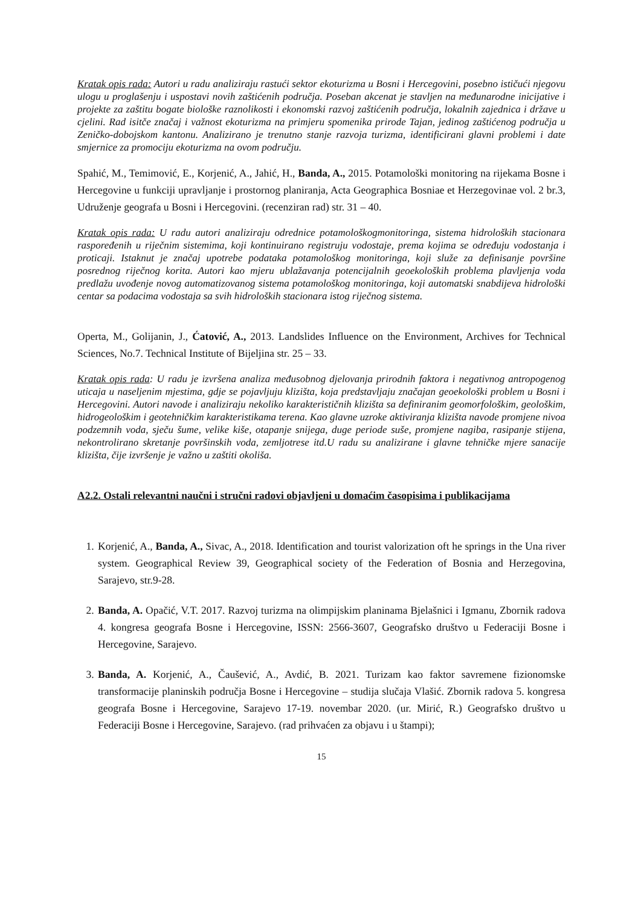Kratak opis rada: Autori u radu analiziraju rastući sektor ekoturizma u Bosni i Hercegovini, posebno ističući njegovu ulogu u proglašenju i uspostavi novih zaštićenih područja. Poseban akcenat je stavljen na međunarodne inicijative i projekte za zaštitu bogate biološke raznolikosti i ekonomski razvoj zaštićenih područja, lokalnih zajednica i države u cjelini. Rad isitče značaj i važnost ekoturizma na primjeru spomenika prirode Tajan, jedinog zaštićenog područja u Zeničko-dobojskom kantonu. Analizirano je trenutno stanje razvoja turizma, identificirani glavni problemi i date smjernice za promociju ekoturizma na ovom području.
Spahić, M., Temimović, E., Korjenić, A., Jahić, H., Banda, A., 2015. Potamološki monitoring na rijekama Bosne i Hercegovine u funkciji upravljanje i prostornog planiranja, Acta Geographica Bosniae et Herzegovinae vol. 2 br.3, Udruženje geografa u Bosni i Hercegovini. (recenziran rad) str. 31 – 40.
Kratak opis rada: U radu autori analiziraju odrednice potamološkogmonitoringa, sistema hidroloških stacionara raspoređenih u riječnim sistemima, koji kontinuirano registruju vodostaje, prema kojima se određuju vodostanja i proticaji. Istaknut je značaj upotrebe podataka potamološkog monitoringa, koji služe za definisanje površine posrednog riječnog korita. Autori kao mjeru ublažavanja potencijalnih geoekoloških problema plavljenja voda predlažu uvođenje novog automatizovanog sistema potamološkog monitoringa, koji automatski snabdijeva hidrološki centar sa podacima vodostaja sa svih hidroloških stacionara istog riječnog sistema.
Operta, M., Golijanin, J., Ćatović, A., 2013. Landslides Influence on the Environment, Archives for Technical Sciences, No.7. Technical Institute of Bijeljina str. 25 – 33.
Kratak opis rada: U radu je izvršena analiza međusobnog djelovanja prirodnih faktora i negativnog antropogenog uticaja u naseljenim mjestima, gdje se pojavljuju klizišta, koja predstavljaju značajan geoekološki problem u Bosni i Hercegovini. Autori navode i analiziraju nekoliko karakterističnih klizišta sa definiranim geomorfološkim, geološkim, hidrogeološkim i geotehničkim karakteristikama terena. Kao glavne uzroke aktiviranja klizišta navode promjene nivoa podzemnih voda, sječu šume, velike kiše, otapanje snijega, duge periode suše, promjene nagiba, rasipanje stijena, nekontrolirano skretanje površinskih voda, zemljotrese itd.U radu su analizirane i glavne tehničke mjere sanacije klizišta, čije izvršenje je važno u zaštiti okoliša.
A2.2. Ostali relevantni naučni i stručni radovi objavljeni u domaćim časopisima i publikacijama
1. Korjenić, A., Banda, A., Sivac, A., 2018. Identification and tourist valorization oft he springs in the Una river system. Geographical Review 39, Geographical society of the Federation of Bosnia and Herzegovina, Sarajevo, str.9-28.
2. Banda, A. Opačić, V.T. 2017. Razvoj turizma na olimpijskim planinama Bjelašnici i Igmanu, Zbornik radova 4. kongresa geografa Bosne i Hercegovine, ISSN: 2566-3607, Geografsko društvo u Federaciji Bosne i Hercegovine, Sarajevo.
3. Banda, A. Korjenić, A., Čaušević, A., Avdić, B. 2021. Turizam kao faktor savremene fizionomske transformacije planinskih područja Bosne i Hercegovine – studija slučaja Vlašić. Zbornik radova 5. kongresa geografa Bosne i Hercegovine, Sarajevo 17-19. novembar 2020. (ur. Mirić, R.) Geografsko društvo u Federaciji Bosne i Hercegovine, Sarajevo. (rad prihvaćen za objavu i u štampi);
15